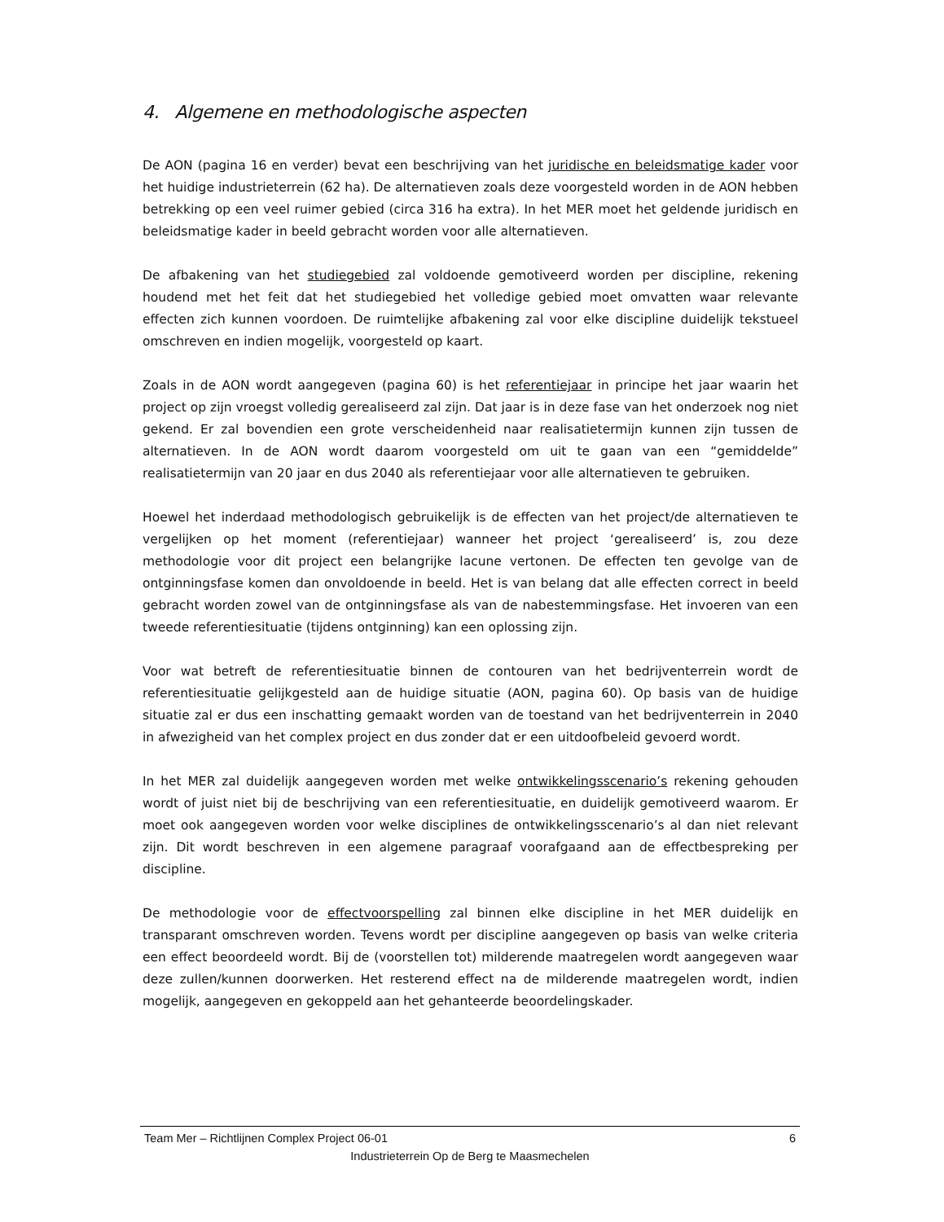4. Algemene en methodologische aspecten
De AON (pagina 16 en verder) bevat een beschrijving van het juridische en beleidsmatige kader voor het huidige industrieterrein (62 ha). De alternatieven zoals deze voorgesteld worden in de AON hebben betrekking op een veel ruimer gebied (circa 316 ha extra). In het MER moet het geldende juridisch en beleidsmatige kader in beeld gebracht worden voor alle alternatieven.
De afbakening van het studiegebied zal voldoende gemotiveerd worden per discipline, rekening houdend met het feit dat het studiegebied het volledige gebied moet omvatten waar relevante effecten zich kunnen voordoen. De ruimtelijke afbakening zal voor elke discipline duidelijk tekstueel omschreven en indien mogelijk, voorgesteld op kaart.
Zoals in de AON wordt aangegeven (pagina 60) is het referentiejaar in principe het jaar waarin het project op zijn vroegst volledig gerealiseerd zal zijn. Dat jaar is in deze fase van het onderzoek nog niet gekend. Er zal bovendien een grote verscheidenheid naar realisatietermijn kunnen zijn tussen de alternatieven. In de AON wordt daarom voorgesteld om uit te gaan van een “gemiddelde” realisatietermijn van 20 jaar en dus 2040 als referentiejaar voor alle alternatieven te gebruiken.
Hoewel het inderdaad methodologisch gebruikelijk is de effecten van het project/de alternatieven te vergelijken op het moment (referentiejaar) wanneer het project ‘gerealiseerd’ is, zou deze methodologie voor dit project een belangrijke lacune vertonen. De effecten ten gevolge van de ontginningsfase komen dan onvoldoende in beeld. Het is van belang dat alle effecten correct in beeld gebracht worden zowel van de ontginningsfase als van de nabestemmingsfase. Het invoeren van een tweede referentiesituatie (tijdens ontginning) kan een oplossing zijn.
Voor wat betreft de referentiesituatie binnen de contouren van het bedrijventerrein wordt de referentiesituatie gelijkgesteld aan de huidige situatie (AON, pagina 60). Op basis van de huidige situatie zal er dus een inschatting gemaakt worden van de toestand van het bedrijventerrein in 2040 in afwezigheid van het complex project en dus zonder dat er een uitdoofbeleid gevoerd wordt.
In het MER zal duidelijk aangegeven worden met welke ontwikkelingsscenario’s rekening gehouden wordt of juist niet bij de beschrijving van een referentiesituatie, en duidelijk gemotiveerd waarom. Er moet ook aangegeven worden voor welke disciplines de ontwikkelingsscenario’s al dan niet relevant zijn. Dit wordt beschreven in een algemene paragraaf voorafgaand aan de effectbespreking per discipline.
De methodologie voor de effectvoorspelling zal binnen elke discipline in het MER duidelijk en transparant omschreven worden. Tevens wordt per discipline aangegeven op basis van welke criteria een effect beoordeeld wordt. Bij de (voorstellen tot) milderende maatregelen wordt aangegeven waar deze zullen/kunnen doorwerken. Het resterend effect na de milderende maatregelen wordt, indien mogelijk, aangegeven en gekoppeld aan het gehanteerde beoordelingskader.
Team Mer – Richtlijnen Complex Project 06-01 6
Industrieterrein Op de Berg te Maasmechelen